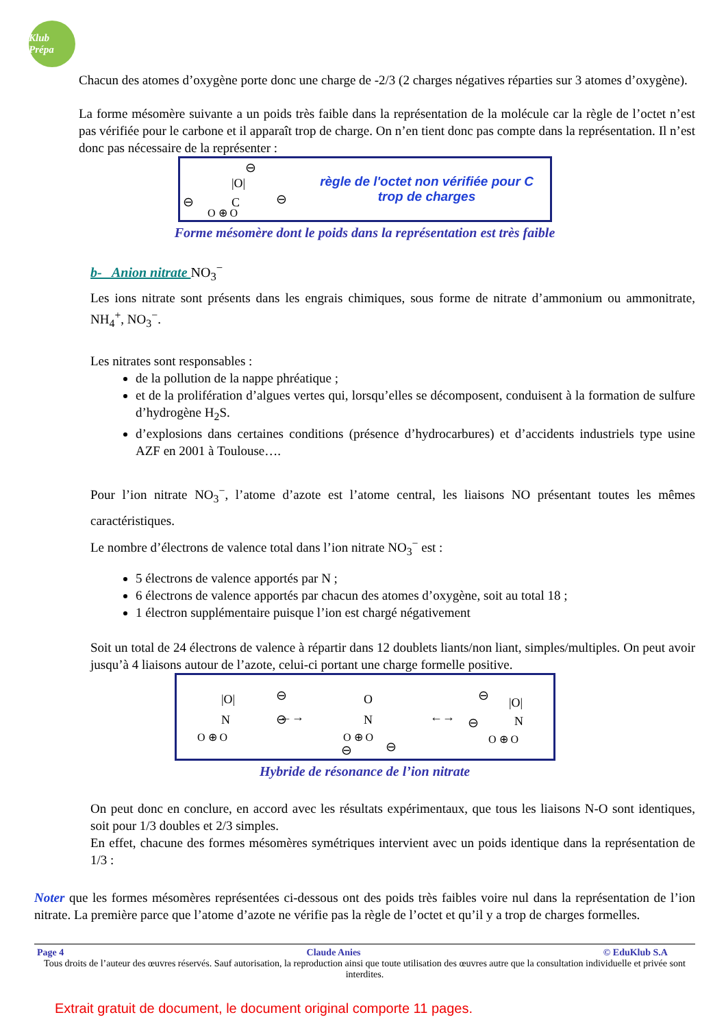Klub Prépa
Chacun des atomes d’oxygène porte donc une charge de -2/3 (2 charges négatives réparties sur 3 atomes d’oxygène).
La forme mésomère suivante a un poids très faible dans la représentation de la molécule car la règle de l’octet n’est pas vérifiée pour le carbone et il apparaît trop de charge. On n’en tient donc pas compte dans la représentation. Il n’est donc pas nécessaire de la représenter :
|O|
C
O ⊕ O
⊖
⊖
⊖
règle de l'octet non vérifiée pour C
trop de charges
Forme mésomère dont le poids dans la représentation est très faible
b- Anion nitrate NO<sub>3</sub><sup>−</sup>
Les ions nitrate sont présents dans les engrais chimiques, sous forme de nitrate d’ammonium ou ammonitrate, NH<sub>4</sub><sup>+</sup>, NO<sub>3</sub><sup>−</sup>.
Les nitrates sont responsables :
de la pollution de la nappe phréatique ;
et de la prolifération d’algues vertes qui, lorsqu’elles se décomposent, conduisent à la formation de sulfure d’hydrogène H<sub>2</sub>S.
d’explosions dans certaines conditions (présence d’hydrocarbures) et d’accidents industriels type usine AZF en 2001 à Toulouse….
Pour l’ion nitrate NO<sub>3</sub><sup>−</sup>, l’atome d’azote est l’atome central, les liaisons NO présentant toutes les mêmes caractéristiques.
Le nombre d’électrons de valence total dans l’ion nitrate NO<sub>3</sub><sup>−</sup> est :
5 électrons de valence apportés par N ;
6 électrons de valence apportés par chacun des atomes d’oxygène, soit au total 18 ;
1 électron supplémentaire puisque l’ion est chargé négativement
Soit un total de 24 électrons de valence à répartir dans 12 doublets liants/non liant, simples/multiples. On peut avoir jusqu’à 4 liaisons autour de l’azote, celui-ci portant une charge formelle positive.
|O|
N
O ⊕ O
⊖
⊖
←→
O
N
O ⊕ O
⊖
⊖
←→
|O|
N
O ⊕ O
⊖
⊖
Hybride de résonance de l’ion nitrate
On peut donc en conclure, en accord avec les résultats expérimentaux, que tous les liaisons N-O sont identiques, soit pour 1/3 doubles et 2/3 simples.
En effet, chacune des formes mésomères symétriques intervient avec un poids identique dans la représentation de 1/3 :
Noter que les formes mésomères représentées ci-dessous ont des poids très faibles voire nul dans la représentation de l’ion nitrate. La première parce que l’atome d’azote ne vérifie pas la règle de l’octet et qu’il y a trop de charges formelles.
Page 4 Claude Anies © EduKlub S.A
Tous droits de l’auteur des œuvres réservés. Sauf autorisation, la reproduction ainsi que toute utilisation des œuvres autre que la consultation individuelle et privée sont interdites.
Extrait gratuit de document, le document original comporte 11 pages.